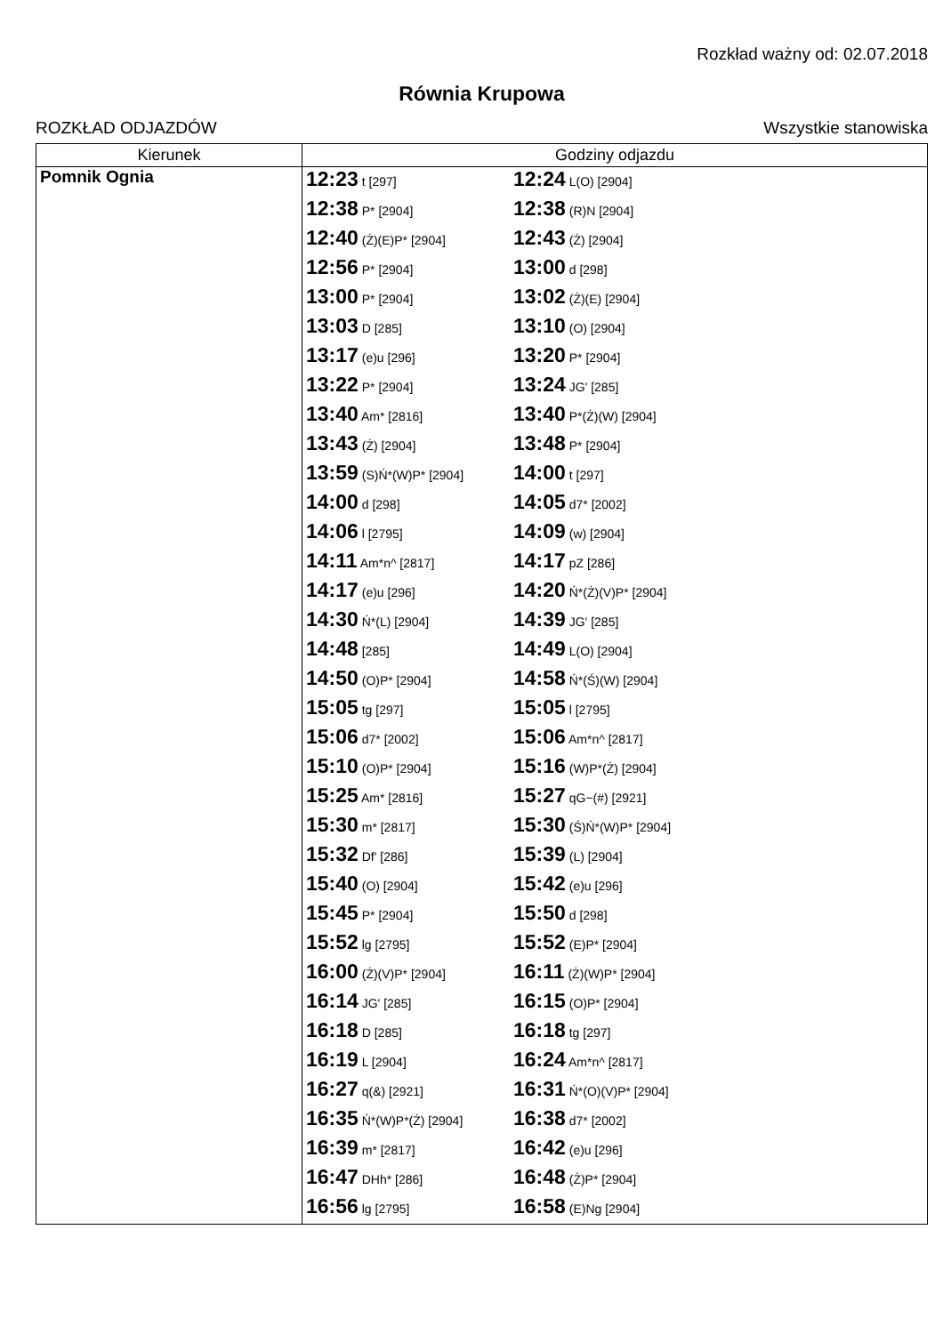Rozkład ważny od: 02.07.2018
Równia Krupowa
ROZKŁAD ODJAZDÓW Wszystkie stanowiska
| Kierunek | Godziny odjazdu | |
| --- | --- | --- |
| Pomnik Ognia | 12:23 t [297] | 12:24 L(O) [2904] |
| | 12:38 P* [2904] | 12:38 (R)N [2904] |
| | 12:40 (Ż)(E)P* [2904] | 12:43 (Ż) [2904] |
| | 12:56 P* [2904] | 13:00 d [298] |
| | 13:00 P* [2904] | 13:02 (Ż)(E) [2904] |
| | 13:03 D [285] | 13:10 (O) [2904] |
| | 13:17 (e)u [296] | 13:20 P* [2904] |
| | 13:22 P* [2904] | 13:24 JG' [285] |
| | 13:40 Am* [2816] | 13:40 P*(Ż)(W) [2904] |
| | 13:43 (Ż) [2904] | 13:48 P* [2904] |
| | 13:59 (S)Ń*(W)P* [2904] | 14:00 t [297] |
| | 14:00 d [298] | 14:05 d7* [2002] |
| | 14:06 l [2795] | 14:09 (w) [2904] |
| | 14:11 Am*n^ [2817] | 14:17 pZ [286] |
| | 14:17 (e)u [296] | 14:20 Ń*(Ż)(V)P* [2904] |
| | 14:30 Ń*(L) [2904] | 14:39 JG' [285] |
| | 14:48 [285] | 14:49 L(O) [2904] |
| | 14:50 (O)P* [2904] | 14:58 Ń*(Ś)(W) [2904] |
| | 15:05 tg [297] | 15:05 l [2795] |
| | 15:06 d7* [2002] | 15:06 Am*n^ [2817] |
| | 15:10 (O)P* [2904] | 15:16 (W)P*(Ż) [2904] |
| | 15:25 Am* [2816] | 15:27 qG~(#) [2921] |
| | 15:30 m* [2817] | 15:30 (Ś)Ń*(W)P* [2904] |
| | 15:32 Df' [286] | 15:39 (L) [2904] |
| | 15:40 (O) [2904] | 15:42 (e)u [296] |
| | 15:45 P* [2904] | 15:50 d [298] |
| | 15:52 lg [2795] | 15:52 (E)P* [2904] |
| | 16:00 (Ż)(V)P* [2904] | 16:11 (Ż)(W)P* [2904] |
| | 16:14 JG' [285] | 16:15 (O)P* [2904] |
| | 16:18 D [285] | 16:18 tg [297] |
| | 16:19 L [2904] | 16:24 Am*n^ [2817] |
| | 16:27 q(&) [2921] | 16:31 Ń*(O)(V)P* [2904] |
| | 16:35 Ń*(W)P*(Ż) [2904] | 16:38 d7* [2002] |
| | 16:39 m* [2817] | 16:42 (e)u [296] |
| | 16:47 DHh* [286] | 16:48 (Ż)P* [2904] |
| | 16:56 lg [2795] | 16:58 (E)Ng [2904] |